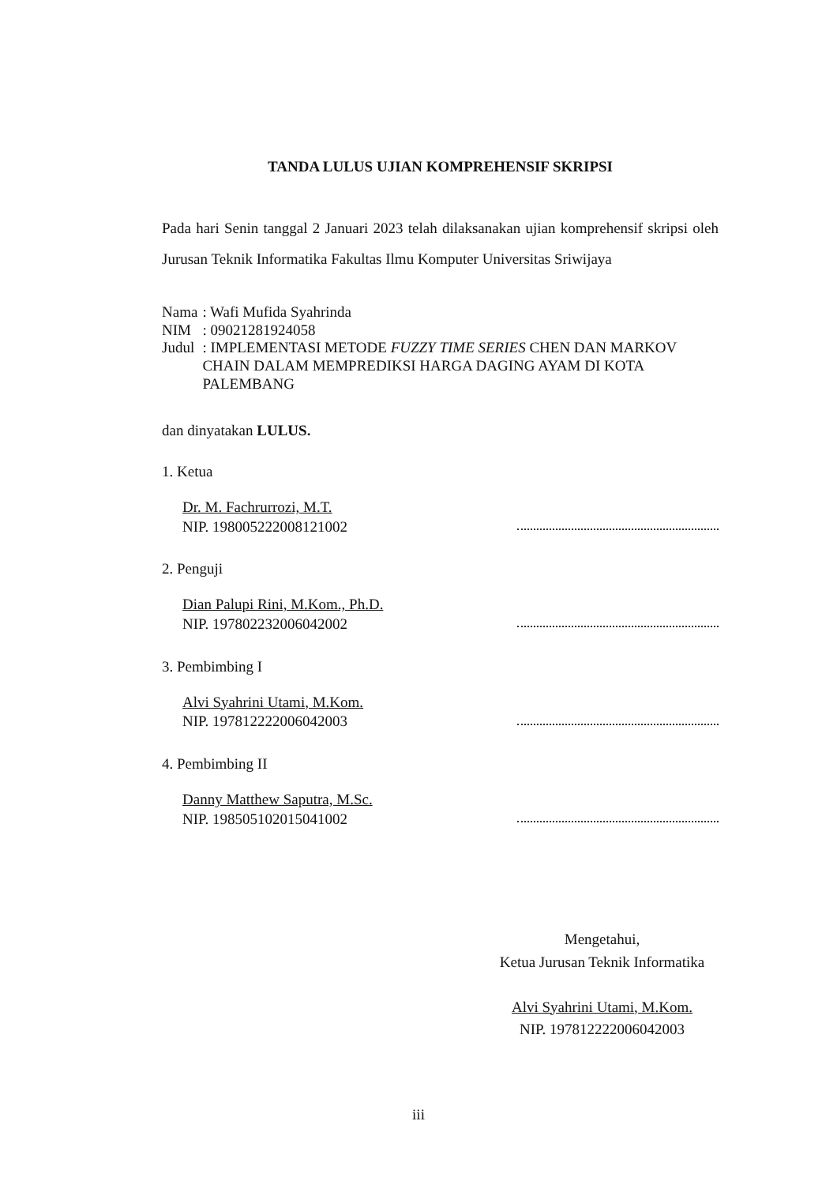TANDA LULUS UJIAN KOMPREHENSIF SKRIPSI
Pada hari Senin tanggal 2 Januari 2023 telah dilaksanakan ujian komprehensif skripsi oleh Jurusan Teknik Informatika Fakultas Ilmu Komputer Universitas Sriwijaya
| Nama | : Wafi Mufida Syahrinda |
| NIM | : 09021281924058 |
| Judul | : IMPLEMENTASI METODE FUZZY TIME SERIES CHEN DAN MARKOV CHAIN DALAM MEMPREDIKSI HARGA DAGING AYAM DI KOTA PALEMBANG |
dan dinyatakan LULUS.
1. Ketua
Dr. M. Fachrurrozi, M.T.
NIP. 198005222008121002
2. Penguji
Dian Palupi Rini, M.Kom., Ph.D.
NIP. 197802232006042002
3. Pembimbing I
Alvi Syahrini Utami, M.Kom.
NIP. 197812222006042003
4. Pembimbing II
Danny Matthew Saputra, M.Sc.
NIP. 198505102015041002
Mengetahui,
Ketua Jurusan Teknik Informatika
Alvi Syahrini Utami, M.Kom.
NIP. 197812222006042003
iii